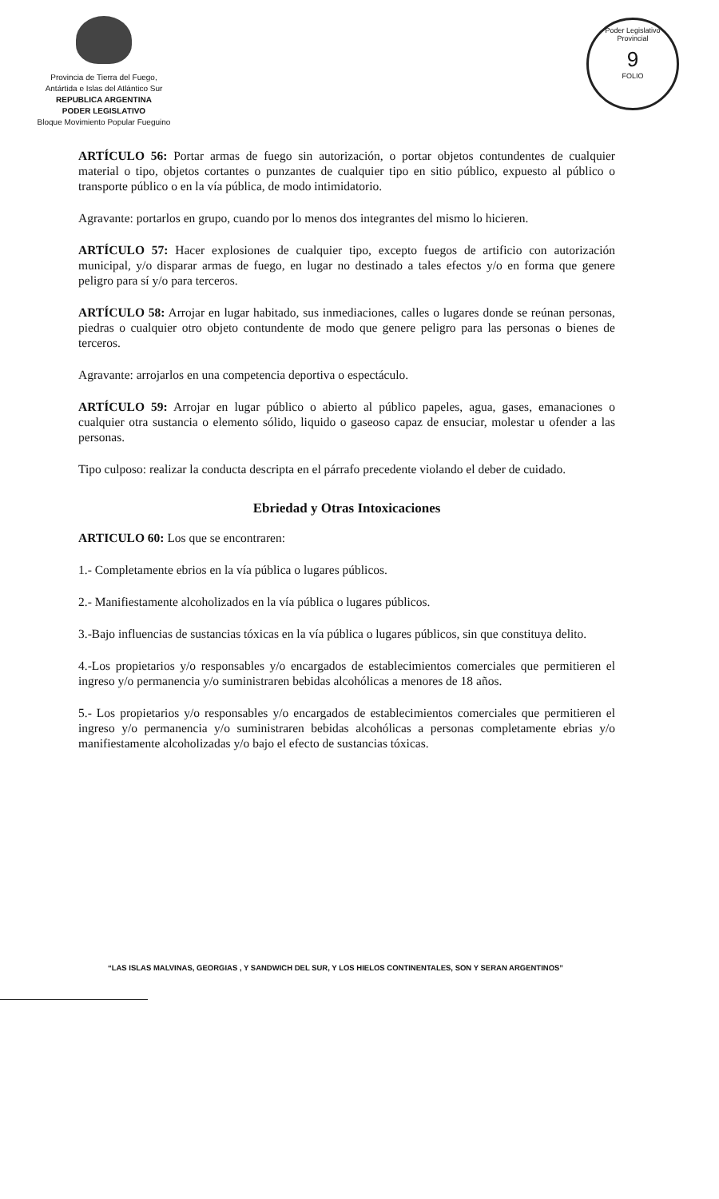Provincia de Tierra del Fuego,
Antártida e Islas del Atlántico Sur
REPUBLICA ARGENTINA
PODER LEGISLATIVO
Bloque Movimiento Popular Fueguino
Poder Legislativo Provincial
9
FOLIO
ARTÍCULO 56: Portar armas de fuego sin autorización, o portar objetos contundentes de cualquier material o tipo, objetos cortantes o punzantes de cualquier tipo en sitio público, expuesto al público o transporte público o en la vía pública, de modo intimidatorio.
Agravante: portarlos en grupo, cuando por lo menos dos integrantes del mismo lo hicieren.
ARTÍCULO 57: Hacer explosiones de cualquier tipo, excepto fuegos de artificio con autorización municipal, y/o disparar armas de fuego, en lugar no destinado a tales efectos y/o en forma que genere peligro para sí y/o para terceros.
ARTÍCULO 58: Arrojar en lugar habitado, sus inmediaciones, calles o lugares donde se reúnan personas, piedras o cualquier otro objeto contundente de modo que genere peligro para las personas o bienes de terceros.
Agravante: arrojarlos en una competencia deportiva o espectáculo.
ARTÍCULO 59: Arrojar en lugar público o abierto al público papeles, agua, gases, emanaciones o cualquier otra sustancia o elemento sólido, liquido o gaseoso capaz de ensuciar, molestar u ofender a las personas.
Tipo culposo: realizar la conducta descripta en el párrafo precedente violando el deber de cuidado.
Ebriedad y Otras Intoxicaciones
ARTICULO 60: Los que se encontraren:
1.- Completamente ebrios en la vía pública o lugares públicos.
2.- Manifiestamente alcoholizados en la vía pública o lugares públicos.
3.-Bajo influencias de sustancias tóxicas en la vía pública o lugares públicos, sin que constituya delito.
4.-Los propietarios y/o responsables y/o encargados de establecimientos comerciales que permitieren el ingreso y/o permanencia y/o suministraren bebidas alcohólicas a menores de 18 años.
5.- Los propietarios y/o responsables y/o encargados de establecimientos comerciales que permitieren el ingreso y/o permanencia y/o suministraren bebidas alcohólicas a personas completamente ebrias y/o manifiestamente alcoholizadas y/o bajo el efecto de sustancias tóxicas.
“LAS ISLAS MALVINAS, GEORGIAS , Y SANDWICH DEL SUR, Y LOS HIELOS CONTINENTALES, SON Y SERAN ARGENTINOS”